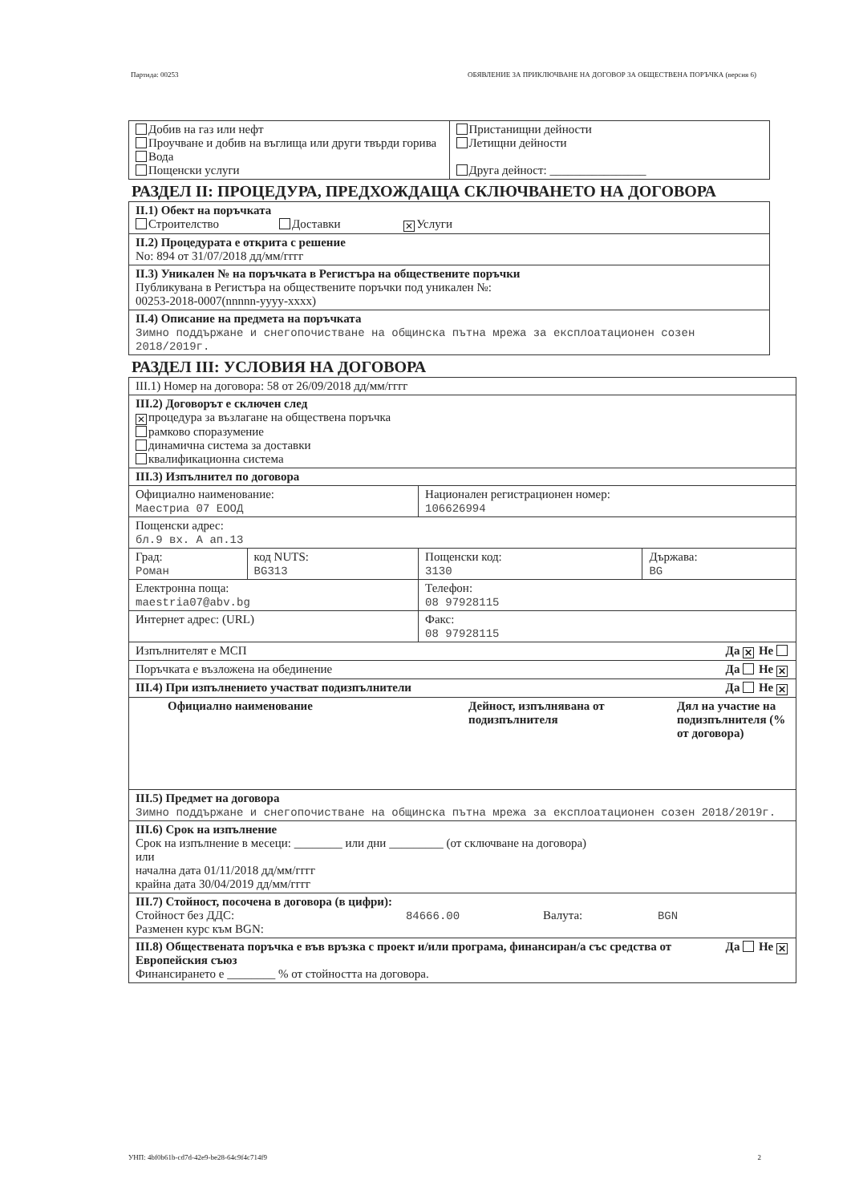Партида: 00253 ОБЯВЛЕНИЕ ЗА ПРИКЛЮЧВАНЕ НА ДОГОВОР ЗА ОБЩЕСТВЕНА ПОРЪЧКА (версия 6)
| Добив на газ или нефт Проучване и добив на въглища или други твърди горива Вода Пощенски услуги | Пристанищни дейности Летищни дейности Друга дейност: ________________ |
РАЗДЕЛ II: ПРОЦЕДУРА, ПРЕДХОЖДАЩА СКЛЮЧВАНЕТО НА ДОГОВОРА
| II.1) Обект на поръчката Строителство Доставки ✕ Услуги |
| II.2) Процедурата е открита с решение No: 894 от 31/07/2018 дд/мм/гггг |
| II.3) Уникален № на поръчката в Регистъра на обществените поръчки Публикувана в Регистъра на обществените поръчки под уникален №: 00253-2018-0007(nnnnn-yyyy-xxxx) |
| II.4) Описание на предмета на поръчката Зимно поддържане и снегопочистване на общинска пътна мрежа за експлоатационен созен 2018/2019г. |
РАЗДЕЛ III: УСЛОВИЯ НА ДОГОВОРА
| III.1) Номер на договора: 58 от 26/09/2018 дд/мм/гггг | | | |
| III.2) Договорът е сключен след ✕ процедура за възлагане на обществена поръчка рамково споразумение динамична система за доставки квалификационна система | | | |
| III.3) Изпълнител по договора | | | |
| Официално наименование: Маестриа 07 ЕООД | | Национален регистрационен номер: 106626994 | |
| Пощенски адрес: бл.9 вх. А ап.13 | | | |
| Град: Роман | код NUTS: BG313 | Пощенски код: 3130 | Държава: BG |
| Електронна поща: maestria07@abv.bg | | Телефон: 08 97928115 | |
| Интернет адрес: (URL) | | Факс: 08 97928115 | |
| Изпълнителят е МСП Да ✕ Не | | | |
| Поръчката е възложена на обединение Да Не ✕ | | | |
| III.4) При изпълнението участват подизпълнители Да Не ✕ | | | |
| Официално наименование Дейност, изпълнявана от подизпълнителя Дял на участие на подизпълнителя (% от договора) | | | |
| III.5) Предмет на договора Зимно поддържане и снегопочистване на общинска пътна мрежа за експлоатационен созен 2018/2019г. | | | |
| III.6) Срок на изпълнение Срок на изпълнение в месеци: ________ или дни _________ (от сключване на договора) или начална дата 01/11/2018 дд/мм/гггг крайна дата 30/04/2019 дд/мм/гггг | | | |
| III.7) Стойност, посочена в договора (в цифри): Стойност без ДДС: 84666.00 Валута: BGN Разменен курс към BGN: | | | |
| Да Не ✕ III.8) Обществената поръчка е във връзка с проект и/или програма, финансиран/а със средства от Европейския съюз Финансирането е ________ % от стойността на договора. | | | |
УНП: 4bf0b61b-cd7d-42e9-be28-64c9f4c714f9 2